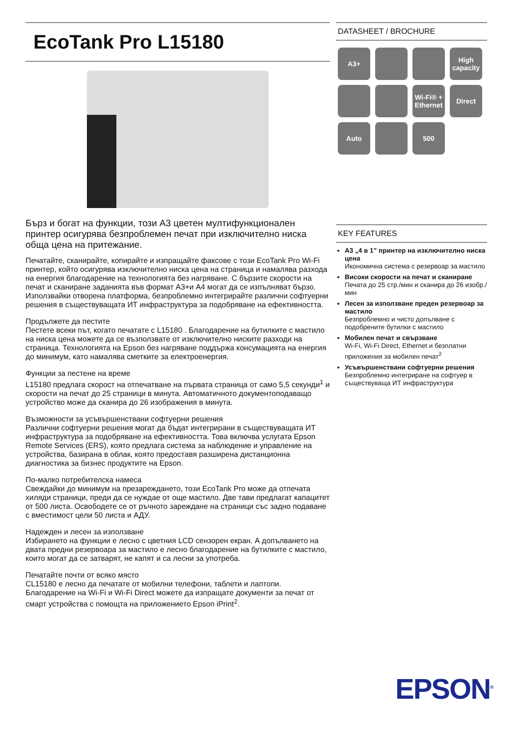EcoTank Pro L15180
Бърз и богат на функции, този A3 цветен мултифункционален принтер осигурява безпроблемен печат при изключително ниска обща цена на притежание.
Печатайте, сканирайте, копирайте и изпращайте факсове с този EcoTank Pro Wi-Fi принтер, който осигурява изключително ниска цена на страница и намалява разхода на енергия благодарение на технологията без нагряване. С бързите скорости на печат и сканиране заданията във формат A3+и A4 могат да се изпълняват бързо. Използвайки отворена платформа, безпроблемно интегрирайте различни софтуерни решения в съществуващата ИТ инфраструктура за подобряване на ефективността.
Продължете да пестите
Пестете всеки път, когато печатате с L15180 . Благодарение на бутилките с мастило на ниска цена можете да се възползвате от изключително ниските разходи на страница. Технологията на Epson без нагряване поддържа консумацията на енергия до минимум, като намалява сметките за електроенергия.
Функции за пестене на време
L15180 предлага скорост на отпечатване на първата страница от само 5,5 секунди<sup>1</sup> и скорости на печат до 25 страници в минута. Автоматичното документоподаващо устройство може да сканира до 26 изображения в минута.
Възможности за усъвършенствани софтуерни решения
Различни софтуерни решения могат да бъдат интегрирани в съществуващата ИТ инфраструктура за подобряване на ефективността. Това включва услугата Epson Remote Services (ERS), която предлага система за наблюдение и управление на устройства, базирана в облак, която предоставя разширена дистанционна диагностика за бизнес продуктите на Epson.
По-малко потребителска намеса
Свеждайки до минимум на презареждането, този EcoTank Pro може да отпечата хиляди страници, преди да се нуждае от още мастило. Две тави предлагат капацитет от 500 листа. Освободете се от ръчното зареждане на страници със задно подаване с вместимост цели 50 листа и АДУ.
Надежден и лесен за използване
Избирането на функции е лесно с цветния LCD сензорен екран. А допълването на двата предни резервоара за мастило е лесно благодарение на бутилките с мастило, които могат да се затварят, не капят и са лесни за употреба.
Печатайте почти от всяко място
CL15180 е лесно да печатате от мобилни телефони, таблети и лаптопи. Благодарение на Wi-Fi и Wi-Fi Direct можете да изпращате документи за печат от смарт устройства с помощта на приложението Epson iPrint<sup>2</sup>.
DATASHEET / BROCHURE
A3+ High capacity Wi-Fi® + Ethernet Direct Auto 500
KEY FEATURES
A3 „4 в 1” принтер на изключително ниска цена
Икономична система с резервоар за мастило
Високи скорости на печат и сканиране
Печата до 25 стр./мин и сканира до 26 изобр./мин
Лесен за използване преден резервоар за мастило
Безпроблемно и чисто допълване с подобрените бутилки с мастило
Мобилен печат и свързване
Wi-Fi, Wi-Fi Direct, Ethernet и безплатни приложения за мобилен печат<sup>2</sup>
Усъвършенствани софтуерни решения
Безпроблемно интегриране на софтуер в съществуваща ИТ инфраструктура
EPSON<sup>®</sup>